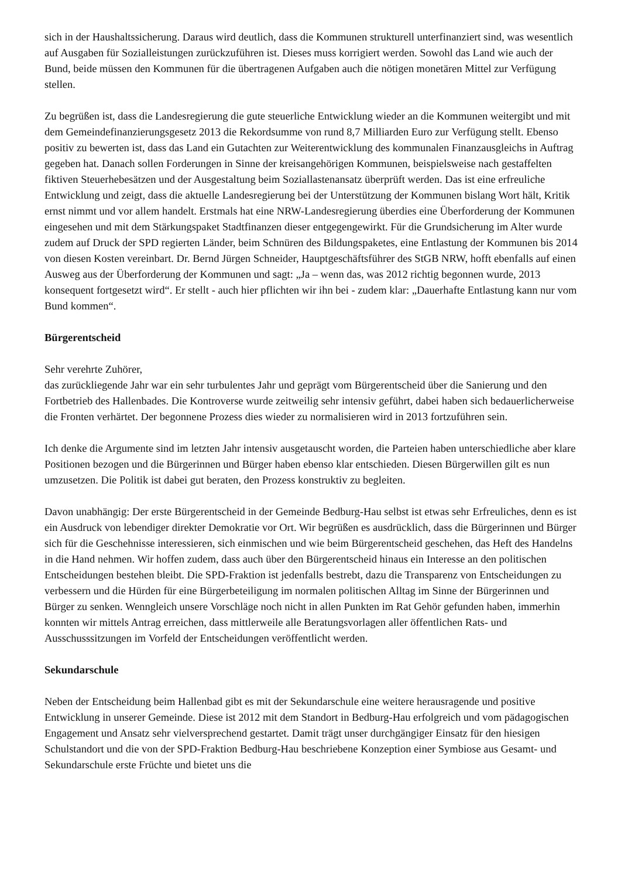sich in der Haushaltssicherung. Daraus wird deutlich, dass die Kommunen strukturell unterfinanziert sind, was wesentlich auf Ausgaben für Sozialleistungen zurückzuführen ist. Dieses muss korrigiert werden. Sowohl das Land wie auch der Bund, beide müssen den Kommunen für die übertragenen Aufgaben auch die nötigen monetären Mittel zur Verfügung stellen.
Zu begrüßen ist, dass die Landesregierung die gute steuerliche Entwicklung wieder an die Kommunen weitergibt und mit dem Gemeindefinanzierungsgesetz 2013 die Rekordsumme von rund 8,7 Milliarden Euro zur Verfügung stellt. Ebenso positiv zu bewerten ist, dass das Land ein Gutachten zur Weiterentwicklung des kommunalen Finanzausgleichs in Auftrag gegeben hat. Danach sollen Forderungen in Sinne der kreisangehörigen Kommunen, beispielsweise nach gestaffelten fiktiven Steuerhebesätzen und der Ausgestaltung beim Soziallastenansatz überprüft werden. Das ist eine erfreuliche Entwicklung und zeigt, dass die aktuelle Landesregierung bei der Unterstützung der Kommunen bislang Wort hält, Kritik ernst nimmt und vor allem handelt. Erstmals hat eine NRW-Landesregierung überdies eine Überforderung der Kommunen eingesehen und mit dem Stärkungspaket Stadtfinanzen dieser entgegengewirkt. Für die Grundsicherung im Alter wurde zudem auf Druck der SPD regierten Länder, beim Schnüren des Bildungspaketes, eine Entlastung der Kommunen bis 2014 von diesen Kosten vereinbart. Dr. Bernd Jürgen Schneider, Hauptgeschäftsführer des StGB NRW, hofft ebenfalls auf einen Ausweg aus der Überforderung der Kommunen und sagt: „Ja – wenn das, was 2012 richtig begonnen wurde, 2013 konsequent fortgesetzt wird“. Er stellt - auch hier pflichten wir ihn bei - zudem klar: „Dauerhafte Entlastung kann nur vom Bund kommen“.
Bürgerentscheid
Sehr verehrte Zuhörer,
das zurückliegende Jahr war ein sehr turbulentes Jahr und geprägt vom Bürgerentscheid über die Sanierung und den Fortbetrieb des Hallenbades. Die Kontroverse wurde zeitweilig sehr intensiv geführt, dabei haben sich bedauerlicherweise die Fronten verhärtet. Der begonnene Prozess dies wieder zu normalisieren wird in 2013 fortzuführen sein.
Ich denke die Argumente sind im letzten Jahr intensiv ausgetauscht worden, die Parteien haben unterschiedliche aber klare Positionen bezogen und die Bürgerinnen und Bürger haben ebenso klar entschieden. Diesen Bürgerwillen gilt es nun umzusetzen. Die Politik ist dabei gut beraten, den Prozess konstruktiv zu begleiten.
Davon unabhängig: Der erste Bürgerentscheid in der Gemeinde Bedburg-Hau selbst ist etwas sehr Erfreuliches, denn es ist ein Ausdruck von lebendiger direkter Demokratie vor Ort. Wir begrüßen es ausdrücklich, dass die Bürgerinnen und Bürger sich für die Geschehnisse interessieren, sich einmischen und wie beim Bürgerentscheid geschehen, das Heft des Handelns in die Hand nehmen. Wir hoffen zudem, dass auch über den Bürgerentscheid hinaus ein Interesse an den politischen Entscheidungen bestehen bleibt. Die SPD-Fraktion ist jedenfalls bestrebt, dazu die Transparenz von Entscheidungen zu verbessern und die Hürden für eine Bürgerbeteiligung im normalen politischen Alltag im Sinne der Bürgerinnen und Bürger zu senken. Wenngleich unsere Vorschläge noch nicht in allen Punkten im Rat Gehör gefunden haben, immerhin konnten wir mittels Antrag erreichen, dass mittlerweile alle Beratungsvorlagen aller öffentlichen Rats- und Ausschusssitzungen im Vorfeld der Entscheidungen veröffentlicht werden.
Sekundarschule
Neben der Entscheidung beim Hallenbad gibt es mit der Sekundarschule eine weitere herausragende und positive Entwicklung in unserer Gemeinde. Diese ist 2012 mit dem Standort in Bedburg-Hau erfolgreich und vom pädagogischen Engagement und Ansatz sehr vielversprechend gestartet. Damit trägt unser durchgängiger Einsatz für den hiesigen Schulstandort und die von der SPD-Fraktion Bedburg-Hau beschriebene Konzeption einer Symbiose aus Gesamt- und Sekundarschule erste Früchte und bietet uns die